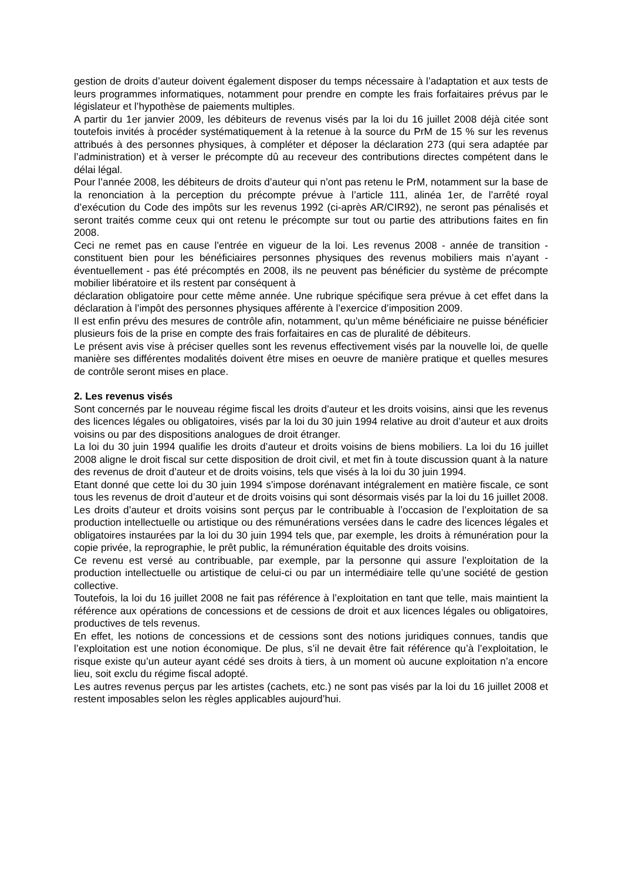gestion de droits d’auteur doivent également disposer du temps nécessaire à l’adaptation et aux tests de leurs programmes informatiques, notamment pour prendre en compte les frais forfaitaires prévus par le législateur et l’hypothèse de paiements multiples.
A partir du 1er janvier 2009, les débiteurs de revenus visés par la loi du 16 juillet 2008 déjà citée sont toutefois invités à procéder systématiquement à la retenue à la source du PrM de 15 % sur les revenus attribués à des personnes physiques, à compléter et déposer la déclaration 273 (qui sera adaptée par l’administration) et à verser le précompte dû au receveur des contributions directes compétent dans le délai légal.
Pour l’année 2008, les débiteurs de droits d’auteur qui n’ont pas retenu le PrM, notamment sur la base de la renonciation à la perception du précompte prévue à l’article 111, alinéa 1er, de l’arrêté royal d’exécution du Code des impôts sur les revenus 1992 (ci-après AR/CIR92), ne seront pas pénalisés et seront traités comme ceux qui ont retenu le précompte sur tout ou partie des attributions faites en fin 2008.
Ceci ne remet pas en cause l’entrée en vigueur de la loi. Les revenus 2008 - année de transition - constituent bien pour les bénéficiaires personnes physiques des revenus mobiliers mais n’ayant - éventuellement - pas été précomptés en 2008, ils ne peuvent pas bénéficier du système de précompte mobilier libératoire et ils restent par conséquent à
déclaration obligatoire pour cette même année. Une rubrique spécifique sera prévue à cet effet dans la déclaration à l’impôt des personnes physiques afférente à l’exercice d’imposition 2009.
Il est enfin prévu des mesures de contrôle afin, notamment, qu’un même bénéficiaire ne puisse bénéficier plusieurs fois de la prise en compte des frais forfaitaires en cas de pluralité de débiteurs.
Le présent avis vise à préciser quelles sont les revenus effectivement visés par la nouvelle loi, de quelle manière ses différentes modalités doivent être mises en oeuvre de manière pratique et quelles mesures de contrôle seront mises en place.
2. Les revenus visés
Sont concernés par le nouveau régime fiscal les droits d’auteur et les droits voisins, ainsi que les revenus des licences légales ou obligatoires, visés par la loi du 30 juin 1994 relative au droit d’auteur et aux droits voisins ou par des dispositions analogues de droit étranger.
La loi du 30 juin 1994 qualifie les droits d’auteur et droits voisins de biens mobiliers. La loi du 16 juillet 2008 aligne le droit fiscal sur cette disposition de droit civil, et met fin à toute discussion quant à la nature des revenus de droit d’auteur et de droits voisins, tels que visés à la loi du 30 juin 1994.
Etant donné que cette loi du 30 juin 1994 s’impose dorénavant intégralement en matière fiscale, ce sont tous les revenus de droit d’auteur et de droits voisins qui sont désormais visés par la loi du 16 juillet 2008. Les droits d’auteur et droits voisins sont perçus par le contribuable à l’occasion de l’exploitation de sa production intellectuelle ou artistique ou des rémunérations versées dans le cadre des licences légales et obligatoires instaurées par la loi du 30 juin 1994 tels que, par exemple, les droits à rémunération pour la copie privée, la reprographie, le prêt public, la rémunération équitable des droits voisins.
Ce revenu est versé au contribuable, par exemple, par la personne qui assure l’exploitation de la production intellectuelle ou artistique de celui-ci ou par un intermédiaire telle qu’une société de gestion collective.
Toutefois, la loi du 16 juillet 2008 ne fait pas référence à l’exploitation en tant que telle, mais maintient la référence aux opérations de concessions et de cessions de droit et aux licences légales ou obligatoires, productives de tels revenus.
En effet, les notions de concessions et de cessions sont des notions juridiques connues, tandis que l’exploitation est une notion économique. De plus, s’il ne devait être fait référence qu’à l’exploitation, le risque existe qu’un auteur ayant cédé ses droits à tiers, à un moment où aucune exploitation n’a encore lieu, soit exclu du régime fiscal adopté.
Les autres revenus perçus par les artistes (cachets, etc.) ne sont pas visés par la loi du 16 juillet 2008 et restent imposables selon les règles applicables aujourd’hui.